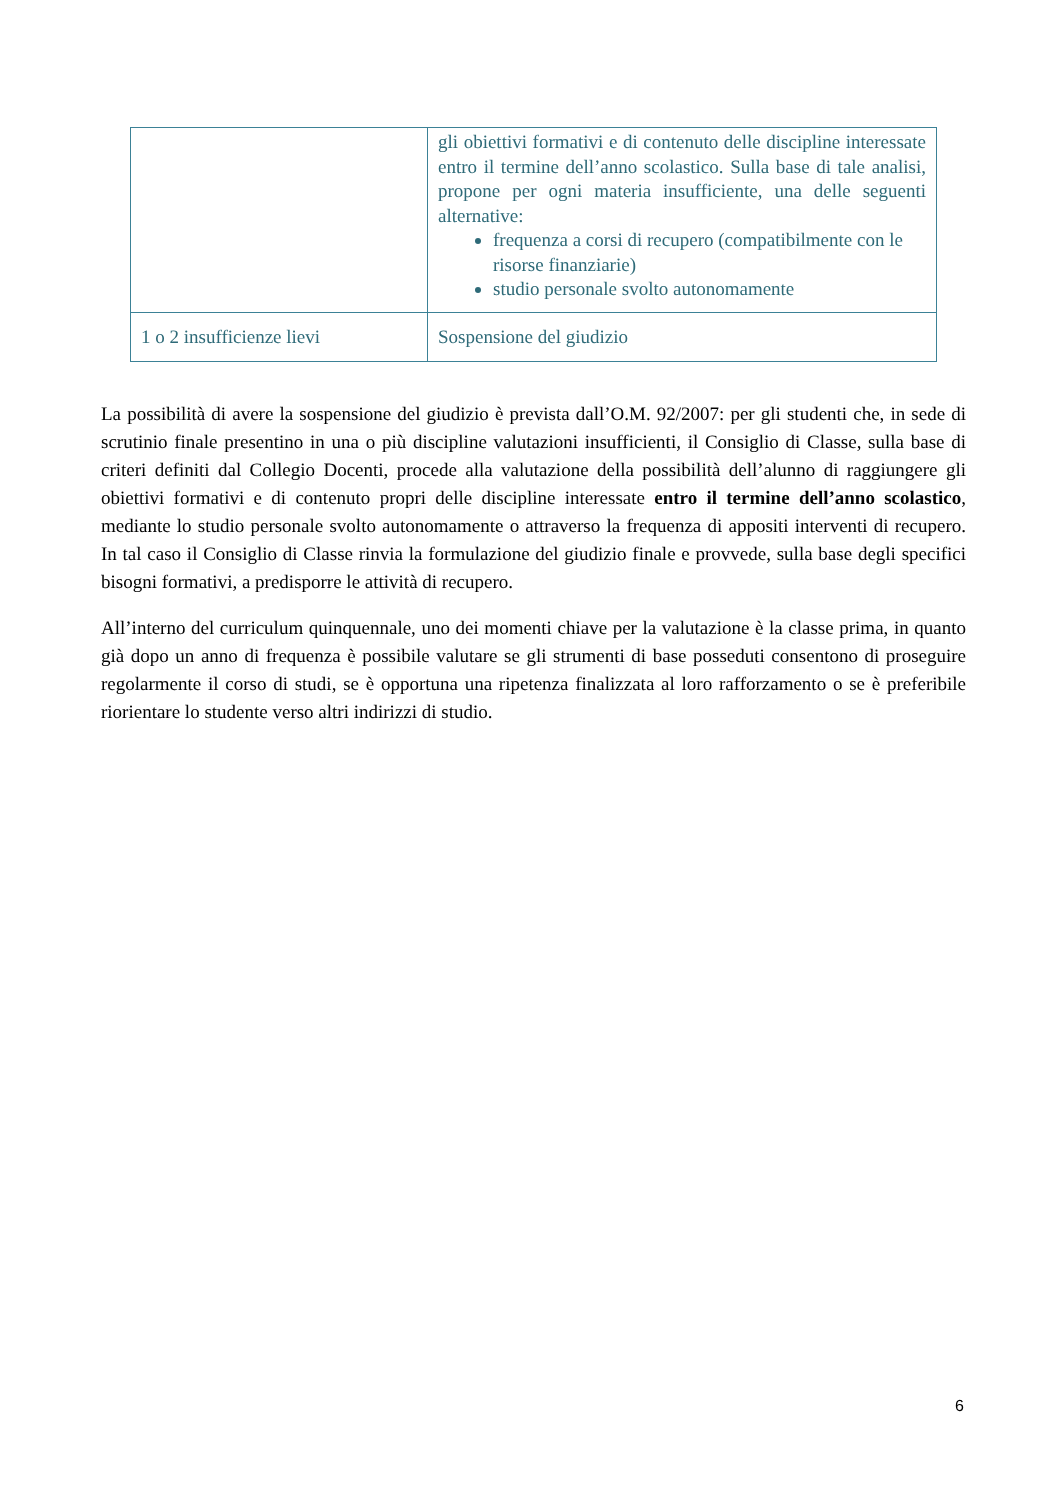| | gli obiettivi formativi e di contenuto delle discipline interessate entro il termine dell’anno scolastico. Sulla base di tale analisi, propone per ogni materia insufficiente, una delle seguenti alternative: frequenza a corsi di recupero (compatibilmente con le risorse finanziarie) studio personale svolto autonomamente |
| 1 o 2 insufficienze lievi | Sospensione del giudizio |
La possibilità di avere la sospensione del giudizio è prevista dall’O.M. 92/2007: per gli studenti che, in sede di scrutinio finale presentino in una o più discipline valutazioni insufficienti, il Consiglio di Classe, sulla base di criteri definiti dal Collegio Docenti, procede alla valutazione della possibilità dell’alunno di raggiungere gli obiettivi formativi e di contenuto propri delle discipline interessate entro il termine dell’anno scolastico, mediante lo studio personale svolto autonomamente o attraverso la frequenza di appositi interventi di recupero. In tal caso il Consiglio di Classe rinvia la formulazione del giudizio finale e provvede, sulla base degli specifici bisogni formativi, a predisporre le attività di recupero.
All’interno del curriculum quinquennale, uno dei momenti chiave per la valutazione è la classe prima, in quanto già dopo un anno di frequenza è possibile valutare se gli strumenti di base posseduti consentono di proseguire regolarmente il corso di studi, se è opportuna una ripetenza finalizzata al loro rafforzamento o se è preferibile riorientare lo studente verso altri indirizzi di studio.
6